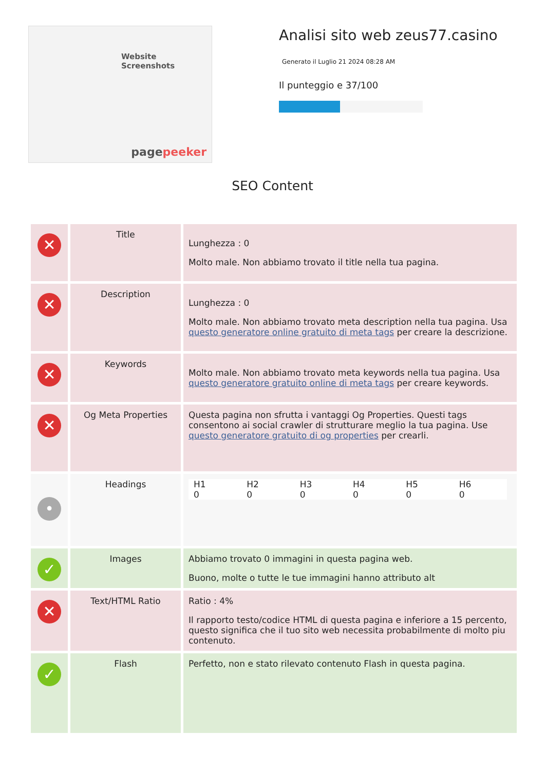Website Screenshots
pagepeeker
Analisi sito web zeus77.casino
Generato il Luglio 21 2024 08:28 AM
Il punteggio e 37/100
SEO Content
| ✕ | Title | Lunghezza : 0 Molto male. Non abbiamo trovato il title nella tua pagina. |
| ✕ | Description | Lunghezza : 0 Molto male. Non abbiamo trovato meta description nella tua pagina. Usa questo generatore online gratuito di meta tags per creare la descrizione. |
| ✕ | Keywords | Molto male. Non abbiamo trovato meta keywords nella tua pagina. Usa questo generatore gratuito online di meta tags per creare keywords. |
| ✕ | Og Meta Properties | Questa pagina non sfrutta i vantaggi Og Properties. Questi tags consentono ai social crawler di strutturare meglio la tua pagina. Use questo generatore gratuito di og properties per crearli. |
| • | Headings | / H1 0 / H2 0 / H3 0 / H4 0 / H5 0 / H6 0 / |
| ✓ | Images | Abbiamo trovato 0 immagini in questa pagina web. Buono, molte o tutte le tue immagini hanno attributo alt |
| ✕ | Text/HTML Ratio | Ratio : 4% Il rapporto testo/codice HTML di questa pagina e inferiore a 15 percento, questo significa che il tuo sito web necessita probabilmente di molto piu contenuto. |
| ✓ | Flash | Perfetto, non e stato rilevato contenuto Flash in questa pagina. |